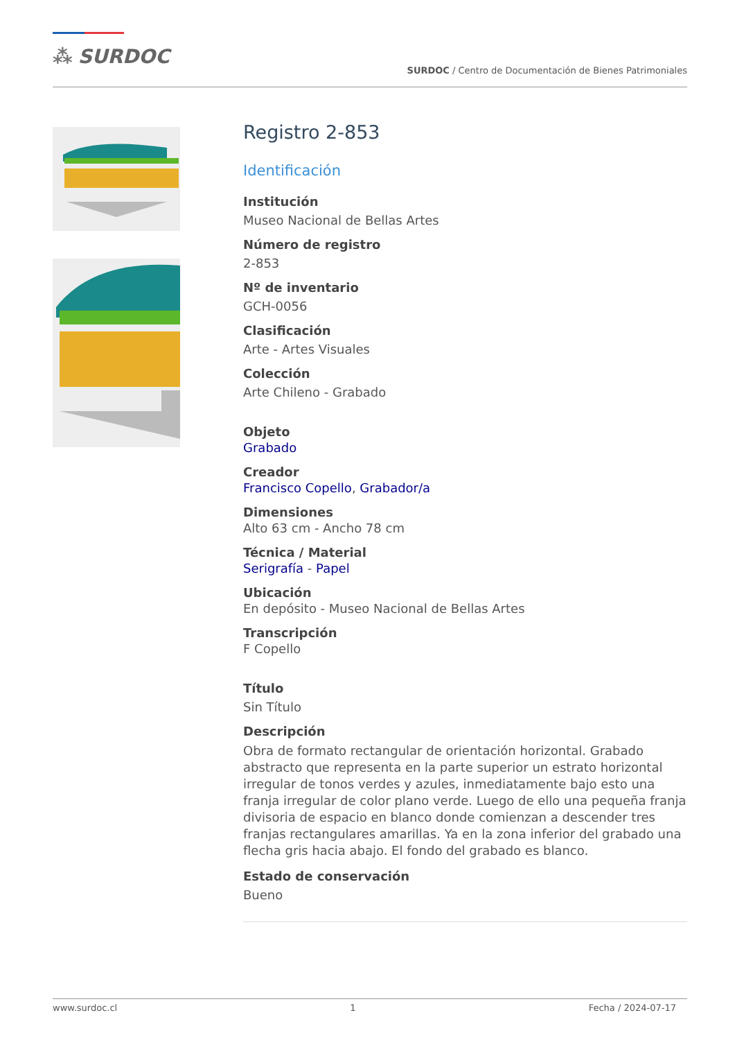⁂ SURDOC
SURDOC / Centro de Documentación de Bienes Patrimoniales
Registro 2-853
Identificación
Institución
Museo Nacional de Bellas Artes
Número de registro
2-853
Nº de inventario
GCH-0056
Clasificación
Arte - Artes Visuales
Colección
Arte Chileno - Grabado
Objeto
Grabado
Creador
Francisco Copello, Grabador/a
Dimensiones
Alto 63 cm - Ancho 78 cm
Técnica / Material
Serigrafía - Papel
Ubicación
En depósito - Museo Nacional de Bellas Artes
Transcripción
F Copello
Título
Sin Título
Descripción
Obra de formato rectangular de orientación horizontal. Grabado abstracto que representa en la parte superior un estrato horizontal irregular de tonos verdes y azules, inmediatamente bajo esto una franja irregular de color plano verde. Luego de ello una pequeña franja divisoria de espacio en blanco donde comienzan a descender tres franjas rectangulares amarillas. Ya en la zona inferior del grabado una flecha gris hacia abajo. El fondo del grabado es blanco.
Estado de conservación
Bueno
www.surdoc.cl 1 Fecha / 2024-07-17